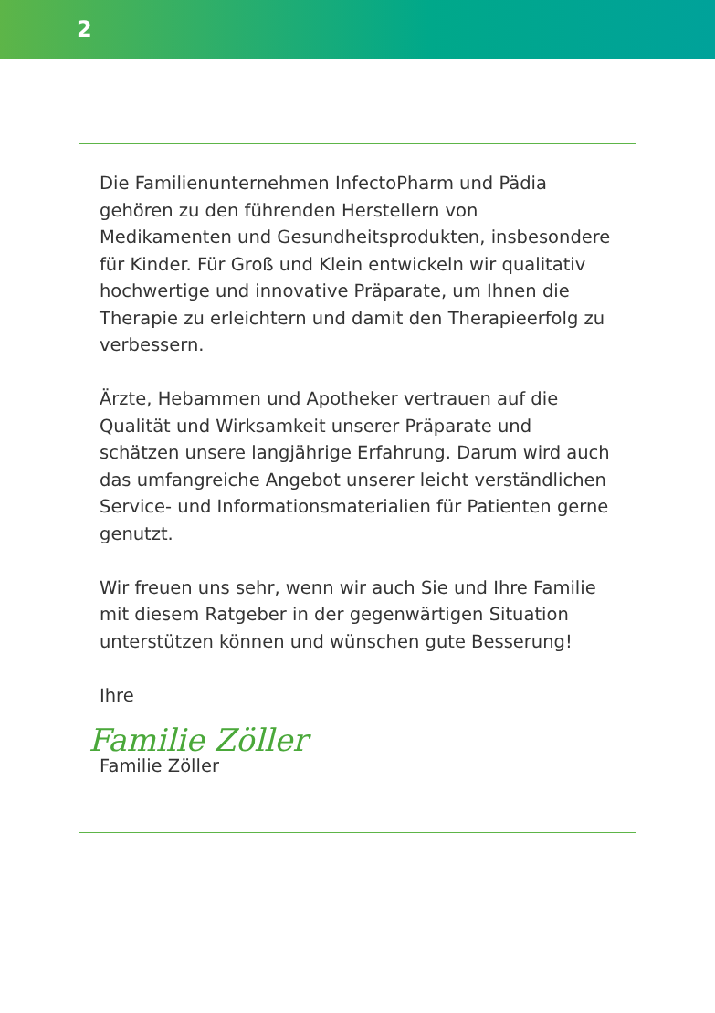2
Die Familienunternehmen InfectoPharm und Pädia gehören zu den führenden Herstellern von Medikamenten und Gesundheitsprodukten, insbesondere für Kinder. Für Groß und Klein entwickeln wir qualitativ hochwertige und innovative Präparate, um Ihnen die Therapie zu erleichtern und damit den Therapieerfolg zu verbessern.
Ärzte, Hebammen und Apotheker vertrauen auf die Qualität und Wirksamkeit unserer Präparate und schätzen unsere langjährige Erfahrung. Darum wird auch das umfangreiche Angebot unserer leicht verständlichen Service- und Informationsmaterialien für Patienten gerne genutzt.
Wir freuen uns sehr, wenn wir auch Sie und Ihre Familie mit diesem Ratgeber in der gegenwärtigen Situation unterstützen können und wünschen gute Besserung!
Ihre
Familie Zöller
Familie Zöller